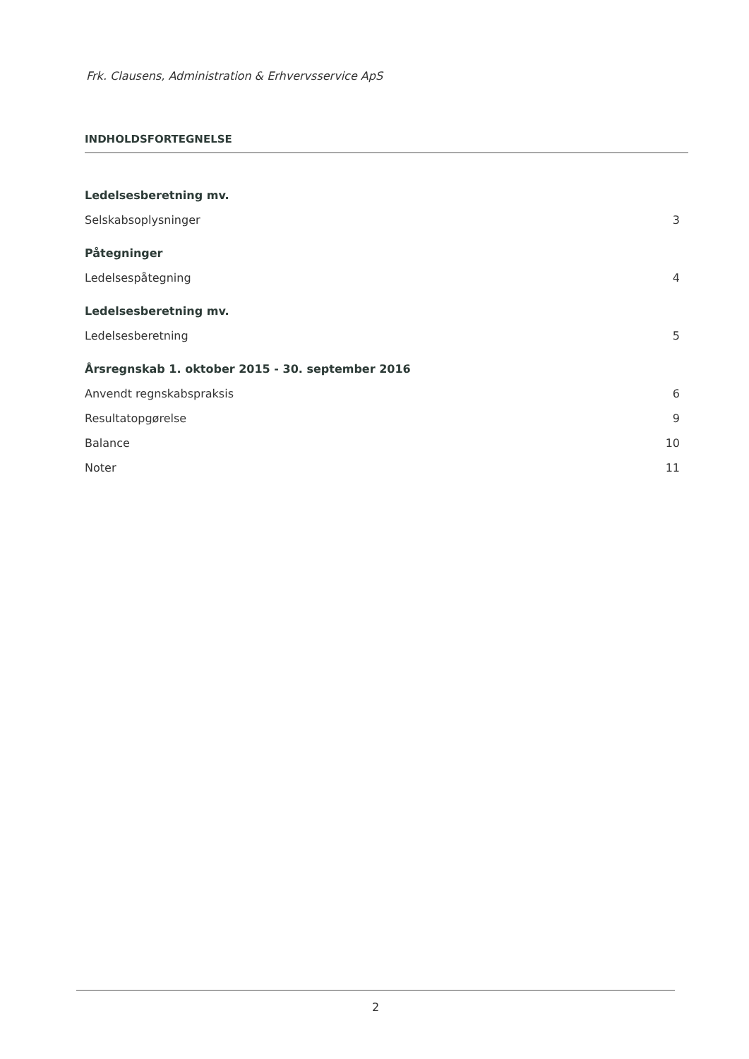Frk. Clausens, Administration & Erhvervsservice ApS
INDHOLDSFORTEGNELSE
Ledelsesberetning mv.
Selskabsoplysninger 3
Påtegninger
Ledelsespåtegning 4
Ledelsesberetning mv.
Ledelsesberetning 5
Årsregnskab 1. oktober 2015 - 30. september 2016
Anvendt regnskabspraksis 6
Resultatopgørelse 9
Balance 10
Noter 11
2